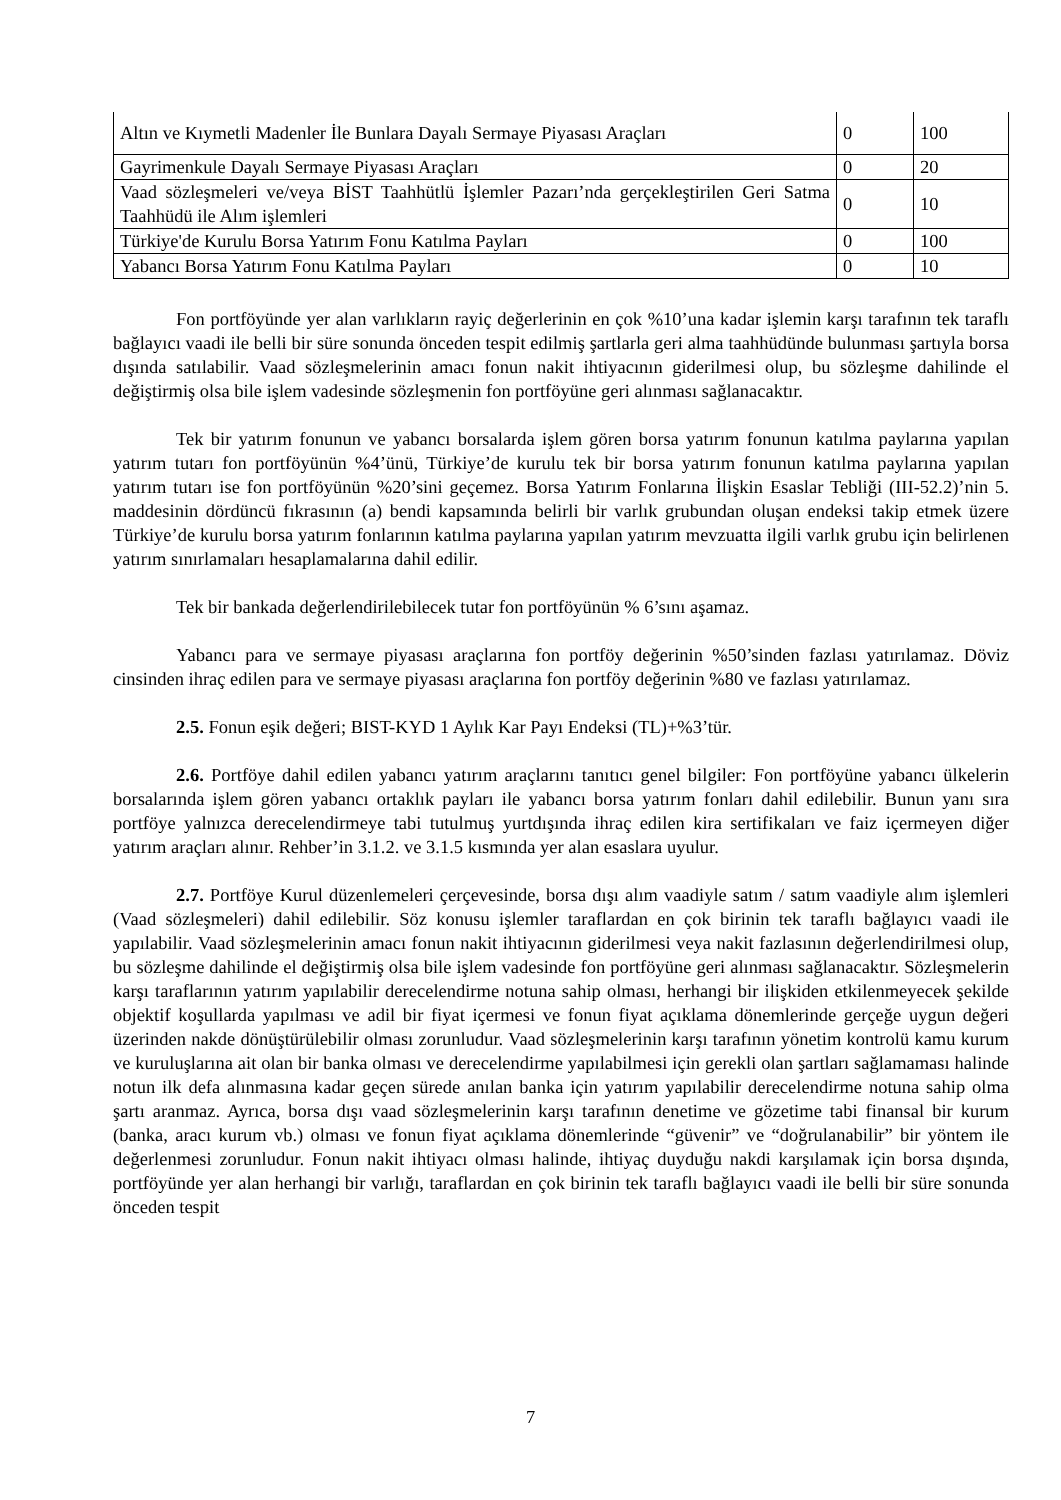| Altın ve Kıymetli Madenler İle Bunlara Dayalı Sermaye Piyasası Araçları | 0 | 100 |
| Gayrimenkule Dayalı Sermaye Piyasası Araçları | 0 | 20 |
| Vaad sözleşmeleri ve/veya BİST Taahhütlü İşlemler Pazarı’nda gerçekleştirilen Geri Satma Taahhüdü ile Alım işlemleri | 0 | 10 |
| Türkiye'de Kurulu Borsa Yatırım Fonu Katılma Payları | 0 | 100 |
| Yabancı Borsa Yatırım Fonu Katılma Payları | 0 | 10 |
Fon portföyünde yer alan varlıkların rayiç değerlerinin en çok %10’una kadar işlemin karşı tarafının tek taraflı bağlayıcı vaadi ile belli bir süre sonunda önceden tespit edilmiş şartlarla geri alma taahhüdünde bulunması şartıyla borsa dışında satılabilir. Vaad sözleşmelerinin amacı fonun nakit ihtiyacının giderilmesi olup, bu sözleşme dahilinde el değiştirmiş olsa bile işlem vadesinde sözleşmenin fon portföyüne geri alınması sağlanacaktır.
Tek bir yatırım fonunun ve yabancı borsalarda işlem gören borsa yatırım fonunun katılma paylarına yapılan yatırım tutarı fon portföyünün %4’ünü, Türkiye’de kurulu tek bir borsa yatırım fonunun katılma paylarına yapılan yatırım tutarı ise fon portföyünün %20’sini geçemez. Borsa Yatırım Fonlarına İlişkin Esaslar Tebliği (III-52.2)’nin 5. maddesinin dördüncü fıkrasının (a) bendi kapsamında belirli bir varlık grubundan oluşan endeksi takip etmek üzere Türkiye’de kurulu borsa yatırım fonlarının katılma paylarına yapılan yatırım mevzuatta ilgili varlık grubu için belirlenen yatırım sınırlamaları hesaplamalarına dahil edilir.
Tek bir bankada değerlendirilebilecek tutar fon portföyünün % 6’sını aşamaz.
Yabancı para ve sermaye piyasası araçlarına fon portföy değerinin %50’sinden fazlası yatırılamaz. Döviz cinsinden ihraç edilen para ve sermaye piyasası araçlarına fon portföy değerinin %80 ve fazlası yatırılamaz.
2.5. Fonun eşik değeri; BIST-KYD 1 Aylık Kar Payı Endeksi (TL)+%3’tür.
2.6. Portföye dahil edilen yabancı yatırım araçlarını tanıtıcı genel bilgiler: Fon portföyüne yabancı ülkelerin borsalarında işlem gören yabancı ortaklık payları ile yabancı borsa yatırım fonları dahil edilebilir. Bunun yanı sıra portföye yalnızca derecelendirmeye tabi tutulmuş yurtdışında ihraç edilen kira sertifikaları ve faiz içermeyen diğer yatırım araçları alınır. Rehber’in 3.1.2. ve 3.1.5 kısmında yer alan esaslara uyulur.
2.7. Portföye Kurul düzenlemeleri çerçevesinde, borsa dışı alım vaadiyle satım / satım vaadiyle alım işlemleri (Vaad sözleşmeleri) dahil edilebilir. Söz konusu işlemler taraflardan en çok birinin tek taraflı bağlayıcı vaadi ile yapılabilir. Vaad sözleşmelerinin amacı fonun nakit ihtiyacının giderilmesi veya nakit fazlasının değerlendirilmesi olup, bu sözleşme dahilinde el değiştirmiş olsa bile işlem vadesinde fon portföyüne geri alınması sağlanacaktır. Sözleşmelerin karşı taraflarının yatırım yapılabilir derecelendirme notuna sahip olması, herhangi bir ilişkiden etkilenmeyecek şekilde objektif koşullarda yapılması ve adil bir fiyat içermesi ve fonun fiyat açıklama dönemlerinde gerçeğe uygun değeri üzerinden nakde dönüştürülebilir olması zorunludur. Vaad sözleşmelerinin karşı tarafının yönetim kontrolü kamu kurum ve kuruluşlarına ait olan bir banka olması ve derecelendirme yapılabilmesi için gerekli olan şartları sağlamaması halinde notun ilk defa alınmasına kadar geçen sürede anılan banka için yatırım yapılabilir derecelendirme notuna sahip olma şartı aranmaz. Ayrıca, borsa dışı vaad sözleşmelerinin karşı tarafının denetime ve gözetime tabi finansal bir kurum (banka, aracı kurum vb.) olması ve fonun fiyat açıklama dönemlerinde “güvenir” ve “doğrulanabilir” bir yöntem ile değerlenmesi zorunludur. Fonun nakit ihtiyacı olması halinde, ihtiyaç duyduğu nakdi karşılamak için borsa dışında, portföyünde yer alan herhangi bir varlığı, taraflardan en çok birinin tek taraflı bağlayıcı vaadi ile belli bir süre sonunda önceden tespit
7